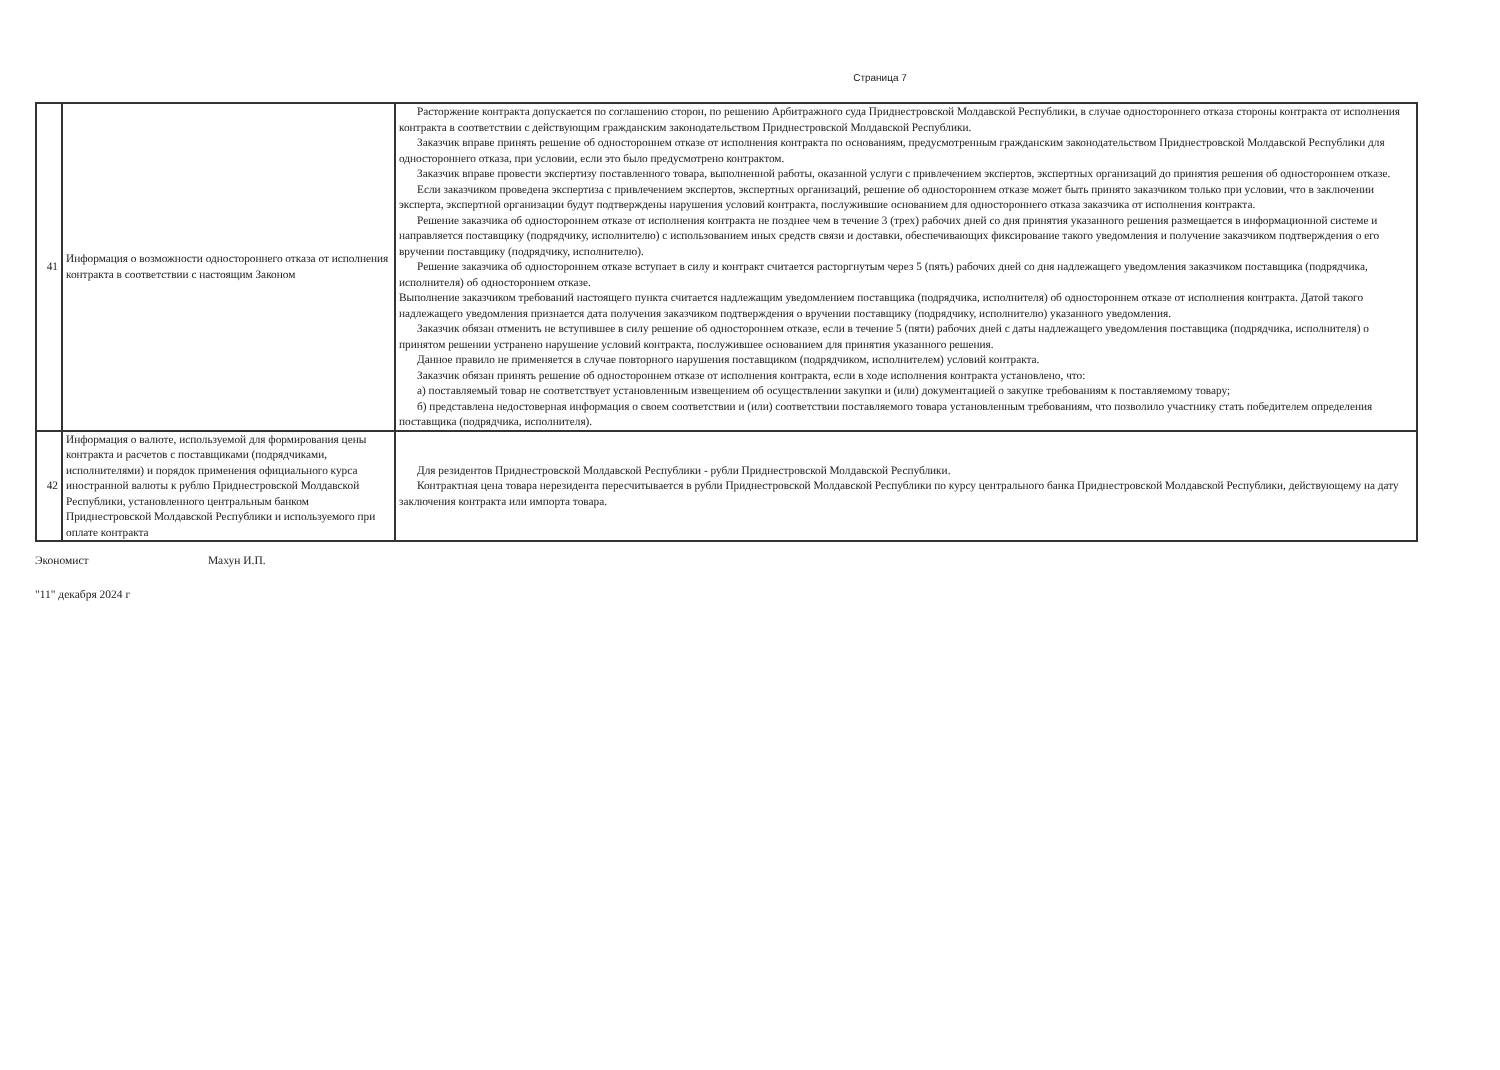Страница 7
| 41 | Информация о возможности одностороннего отказа от исполнения контракта в соответствии с настоящим Законом | Расторжение контракта допускается по соглашению сторон, по решению Арбитражного суда Приднестровской Молдавской Республики, в случае одностороннего отказа стороны контракта от исполнения контракта в соответствии с действующим гражданским законодательством Приднестровской Молдавской Республики. Заказчик вправе принять решение об одностороннем отказе от исполнения контракта по основаниям, предусмотренным гражданским законодательством Приднестровской Молдавской Республики для одностороннего отказа, при условии, если это было предусмотрено контрактом. Заказчик вправе провести экспертизу поставленного товара, выполненной работы, оказанной услуги с привлечением экспертов, экспертных организаций до принятия решения об одностороннем отказе. Если заказчиком проведена экспертиза с привлечением экспертов, экспертных организаций, решение об одностороннем отказе может быть принято заказчиком только при условии, что в заключении эксперта, экспертной организации будут подтверждены нарушения условий контракта, послужившие основанием для одностороннего отказа заказчика от исполнения контракта. Решение заказчика об одностороннем отказе от исполнения контракта не позднее чем в течение 3 (трех) рабочих дней со дня принятия указанного решения размещается в информационной системе и направляется поставщику (подрядчику, исполнителю) с использованием иных средств связи и доставки, обеспечивающих фиксирование такого уведомления и получение заказчиком подтверждения о его вручении поставщику (подрядчику, исполнителю). Решение заказчика об одностороннем отказе вступает в силу и контракт считается расторгнутым через 5 (пять) рабочих дней со дня надлежащего уведомления заказчиком поставщика (подрядчика, исполнителя) об одностороннем отказе. Выполнение заказчиком требований настоящего пункта считается надлежащим уведомлением поставщика (подрядчика, исполнителя) об одностороннем отказе от исполнения контракта. Датой такого надлежащего уведомления признается дата получения заказчиком подтверждения о вручении поставщику (подрядчику, исполнителю) указанного уведомления. Заказчик обязан отменить не вступившее в силу решение об одностороннем отказе, если в течение 5 (пяти) рабочих дней с даты надлежащего уведомления поставщика (подрядчика, исполнителя) о принятом решении устранено нарушение условий контракта, послужившее основанием для принятия указанного решения. Данное правило не применяется в случае повторного нарушения поставщиком (подрядчиком, исполнителем) условий контракта. Заказчик обязан принять решение об одностороннем отказе от исполнения контракта, если в ходе исполнения контракта установлено, что: а) поставляемый товар не соответствует установленным извещением об осуществлении закупки и (или) документацией о закупке требованиям к поставляемому товару; б) представлена недостоверная информация о своем соответствии и (или) соответствии поставляемого товара установленным требованиям, что позволило участнику стать победителем определения поставщика (подрядчика, исполнителя). |
| 42 | Информация о валюте, используемой для формирования цены контракта и расчетов с поставщиками (подрядчиками, исполнителями) и порядок применения официального курса иностранной валюты к рублю Приднестровской Молдавской Республики, установленного центральным банком Приднестровской Молдавской Республики и используемого при оплате контракта | Для резидентов Приднестровской Молдавской Республики - рубли Приднестровской Молдавской Республики. Контрактная цена товара нерезидента пересчитывается в рубли Приднестровской Молдавской Республики по курсу центрального банка Приднестровской Молдавской Республики, действующему на дату заключения контракта или импорта товара. |
Экономист Махун И.П.
"11" декабря 2024 г